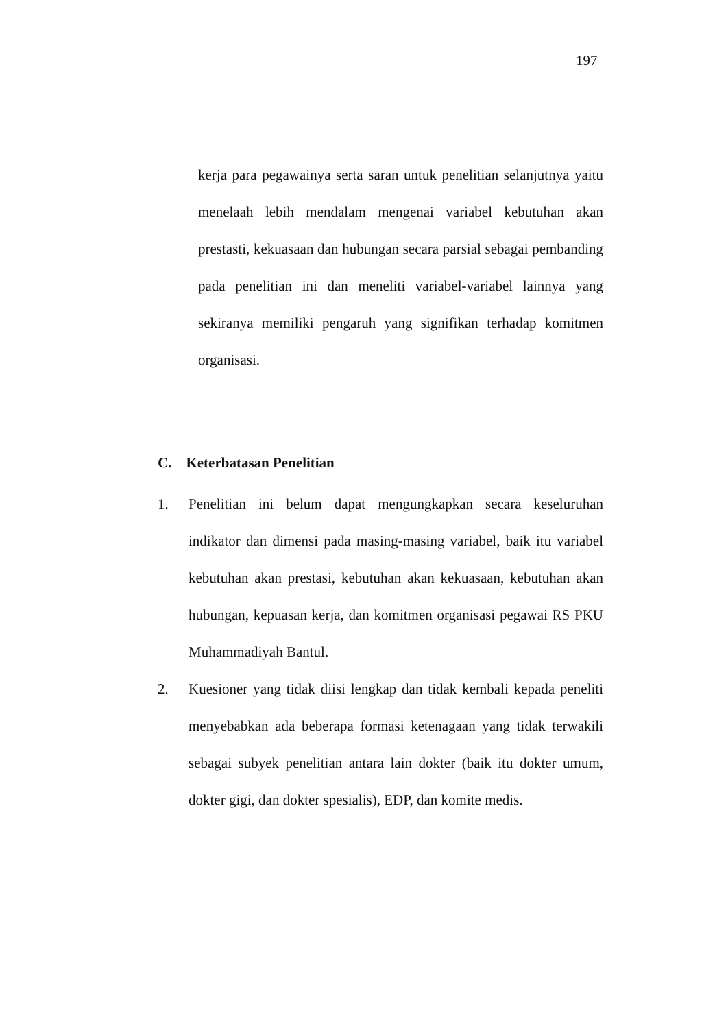197
kerja para pegawainya serta saran untuk penelitian selanjutnya yaitu menelaah lebih mendalam mengenai variabel kebutuhan akan prestasti, kekuasaan dan hubungan secara parsial sebagai pembanding pada penelitian ini dan meneliti variabel-variabel lainnya yang sekiranya memiliki pengaruh yang signifikan terhadap komitmen organisasi.
C. Keterbatasan Penelitian
1. Penelitian ini belum dapat mengungkapkan secara keseluruhan indikator dan dimensi pada masing-masing variabel, baik itu variabel kebutuhan akan prestasi, kebutuhan akan kekuasaan, kebutuhan akan hubungan, kepuasan kerja, dan komitmen organisasi pegawai RS PKU Muhammadiyah Bantul.
2. Kuesioner yang tidak diisi lengkap dan tidak kembali kepada peneliti menyebabkan ada beberapa formasi ketenagaan yang tidak terwakili sebagai subyek penelitian antara lain dokter (baik itu dokter umum, dokter gigi, dan dokter spesialis), EDP, dan komite medis.